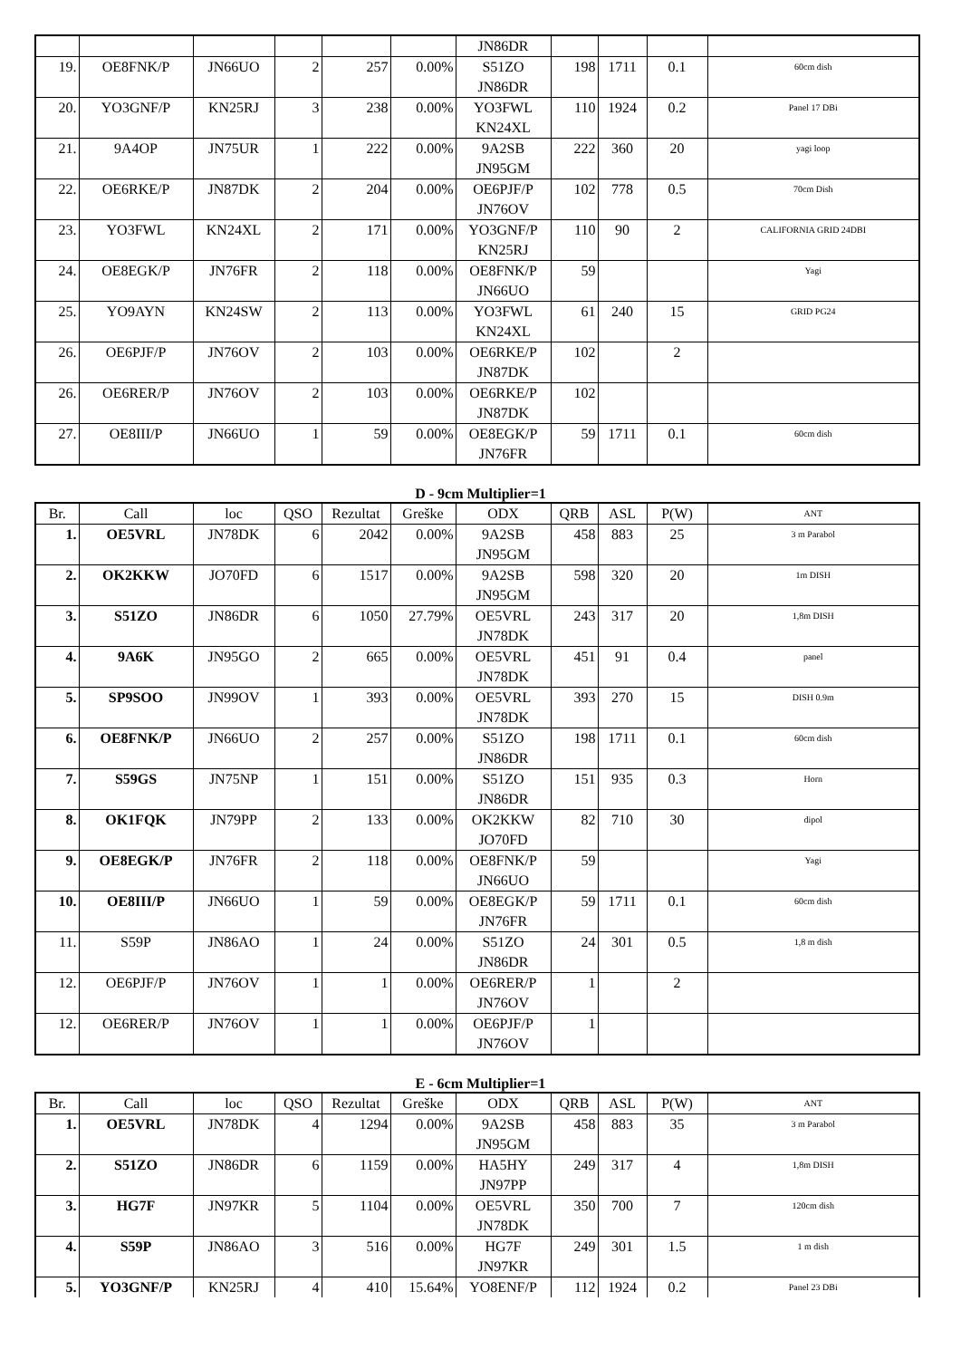| | | | | | | JN86DR | | | | |
| 19. | OE8FNK/P | JN66UO | 2 | 257 | 0.00% | S51ZO JN86DR | 198 | 1711 | 0.1 | 60cm dish |
| 20. | YO3GNF/P | KN25RJ | 3 | 238 | 0.00% | YO3FWL KN24XL | 110 | 1924 | 0.2 | Panel 17 DBi |
| 21. | 9A4OP | JN75UR | 1 | 222 | 0.00% | 9A2SB JN95GM | 222 | 360 | 20 | yagi loop |
| 22. | OE6RKE/P | JN87DK | 2 | 204 | 0.00% | OE6PJF/P JN76OV | 102 | 778 | 0.5 | 70cm Dish |
| 23. | YO3FWL | KN24XL | 2 | 171 | 0.00% | YO3GNF/P KN25RJ | 110 | 90 | 2 | CALIFORNIA GRID 24DBI |
| 24. | OE8EGK/P | JN76FR | 2 | 118 | 0.00% | OE8FNK/P JN66UO | 59 | | | Yagi |
| 25. | YO9AYN | KN24SW | 2 | 113 | 0.00% | YO3FWL KN24XL | 61 | 240 | 15 | GRID PG24 |
| 26. | OE6PJF/P | JN76OV | 2 | 103 | 0.00% | OE6RKE/P JN87DK | 102 | | 2 | |
| 26. | OE6RER/P | JN76OV | 2 | 103 | 0.00% | OE6RKE/P JN87DK | 102 | | | |
| 27. | OE8III/P | JN66UO | 1 | 59 | 0.00% | OE8EGK/P JN76FR | 59 | 1711 | 0.1 | 60cm dish |
D - 9cm Multiplier=1
| Br. | Call | loc | QSO | Rezultat | Greške | ODX | QRB | ASL | P(W) | ANT |
| --- | --- | --- | --- | --- | --- | --- | --- | --- | --- | --- |
| 1. | OE5VRL | JN78DK | 6 | 2042 | 0.00% | 9A2SB JN95GM | 458 | 883 | 25 | 3 m Parabol |
| 2. | OK2KKW | JO70FD | 6 | 1517 | 0.00% | 9A2SB JN95GM | 598 | 320 | 20 | 1m DISH |
| 3. | S51ZO | JN86DR | 6 | 1050 | 27.79% | OE5VRL JN78DK | 243 | 317 | 20 | 1,8m DISH |
| 4. | 9A6K | JN95GO | 2 | 665 | 0.00% | OE5VRL JN78DK | 451 | 91 | 0.4 | panel |
| 5. | SP9SOO | JN99OV | 1 | 393 | 0.00% | OE5VRL JN78DK | 393 | 270 | 15 | DISH 0.9m |
| 6. | OE8FNK/P | JN66UO | 2 | 257 | 0.00% | S51ZO JN86DR | 198 | 1711 | 0.1 | 60cm dish |
| 7. | S59GS | JN75NP | 1 | 151 | 0.00% | S51ZO JN86DR | 151 | 935 | 0.3 | Horn |
| 8. | OK1FQK | JN79PP | 2 | 133 | 0.00% | OK2KKW JO70FD | 82 | 710 | 30 | dipol |
| 9. | OE8EGK/P | JN76FR | 2 | 118 | 0.00% | OE8FNK/P JN66UO | 59 | | | Yagi |
| 10. | OE8III/P | JN66UO | 1 | 59 | 0.00% | OE8EGK/P JN76FR | 59 | 1711 | 0.1 | 60cm dish |
| 11. | S59P | JN86AO | 1 | 24 | 0.00% | S51ZO JN86DR | 24 | 301 | 0.5 | 1,8 m dish |
| 12. | OE6PJF/P | JN76OV | 1 | 1 | 0.00% | OE6RER/P JN76OV | 1 | | 2 | |
| 12. | OE6RER/P | JN76OV | 1 | 1 | 0.00% | OE6PJF/P JN76OV | 1 | | | |
E - 6cm Multiplier=1
| Br. | Call | loc | QSO | Rezultat | Greške | ODX | QRB | ASL | P(W) | ANT |
| --- | --- | --- | --- | --- | --- | --- | --- | --- | --- | --- |
| 1. | OE5VRL | JN78DK | 4 | 1294 | 0.00% | 9A2SB JN95GM | 458 | 883 | 35 | 3 m Parabol |
| 2. | S51ZO | JN86DR | 6 | 1159 | 0.00% | HA5HY JN97PP | 249 | 317 | 4 | 1,8m DISH |
| 3. | HG7F | JN97KR | 5 | 1104 | 0.00% | OE5VRL JN78DK | 350 | 700 | 7 | 120cm dish |
| 4. | S59P | JN86AO | 3 | 516 | 0.00% | HG7F JN97KR | 249 | 301 | 1.5 | 1 m dish |
| 5. | YO3GNF/P | KN25RJ | 4 | 410 | 15.64% | YO8ENF/P | 112 | 1924 | 0.2 | Panel 23 DBi |